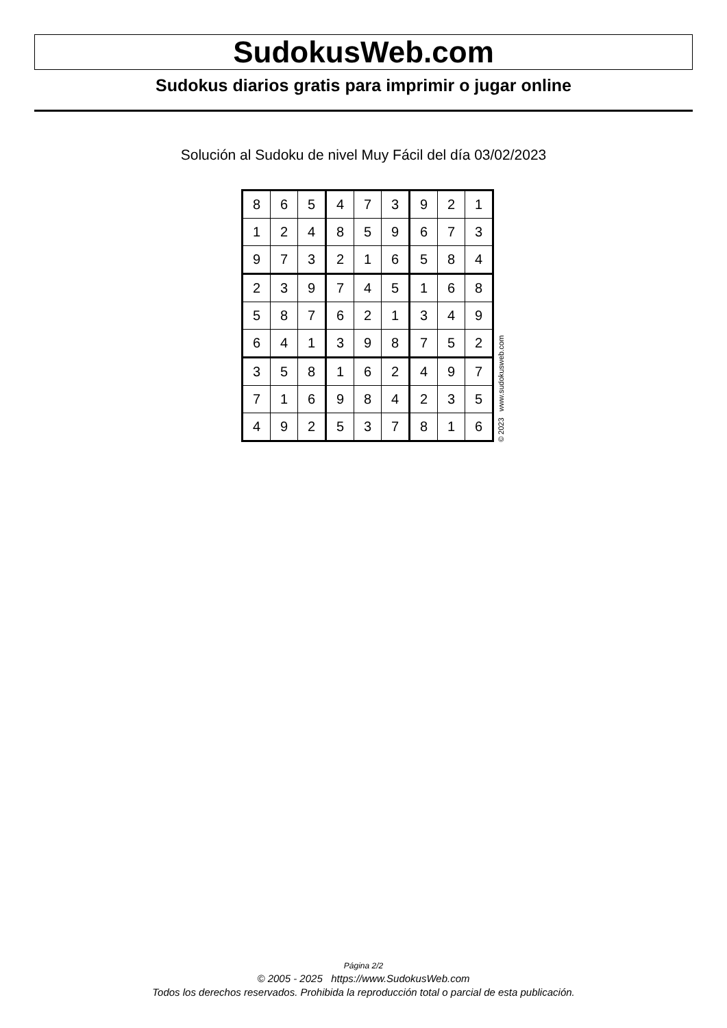SudokusWeb.com
Sudokus diarios gratis para imprimir o jugar online
Solución al Sudoku de nivel Muy Fácil del día 03/02/2023
| 8 | 6 | 5 | 4 | 7 | 3 | 9 | 2 | 1 |
| 1 | 2 | 4 | 8 | 5 | 9 | 6 | 7 | 3 |
| 9 | 7 | 3 | 2 | 1 | 6 | 5 | 8 | 4 |
| 2 | 3 | 9 | 7 | 4 | 5 | 1 | 6 | 8 |
| 5 | 8 | 7 | 6 | 2 | 1 | 3 | 4 | 9 |
| 6 | 4 | 1 | 3 | 9 | 8 | 7 | 5 | 2 |
| 3 | 5 | 8 | 1 | 6 | 2 | 4 | 9 | 7 |
| 7 | 1 | 6 | 9 | 8 | 4 | 2 | 3 | 5 |
| 4 | 9 | 2 | 5 | 3 | 7 | 8 | 1 | 6 |
© 2023 www.sudokusweb.com
Página 2/2
© 2005 - 2025 https://www.SudokusWeb.com
Todos los derechos reservados. Prohibida la reproducción total o parcial de esta publicación.